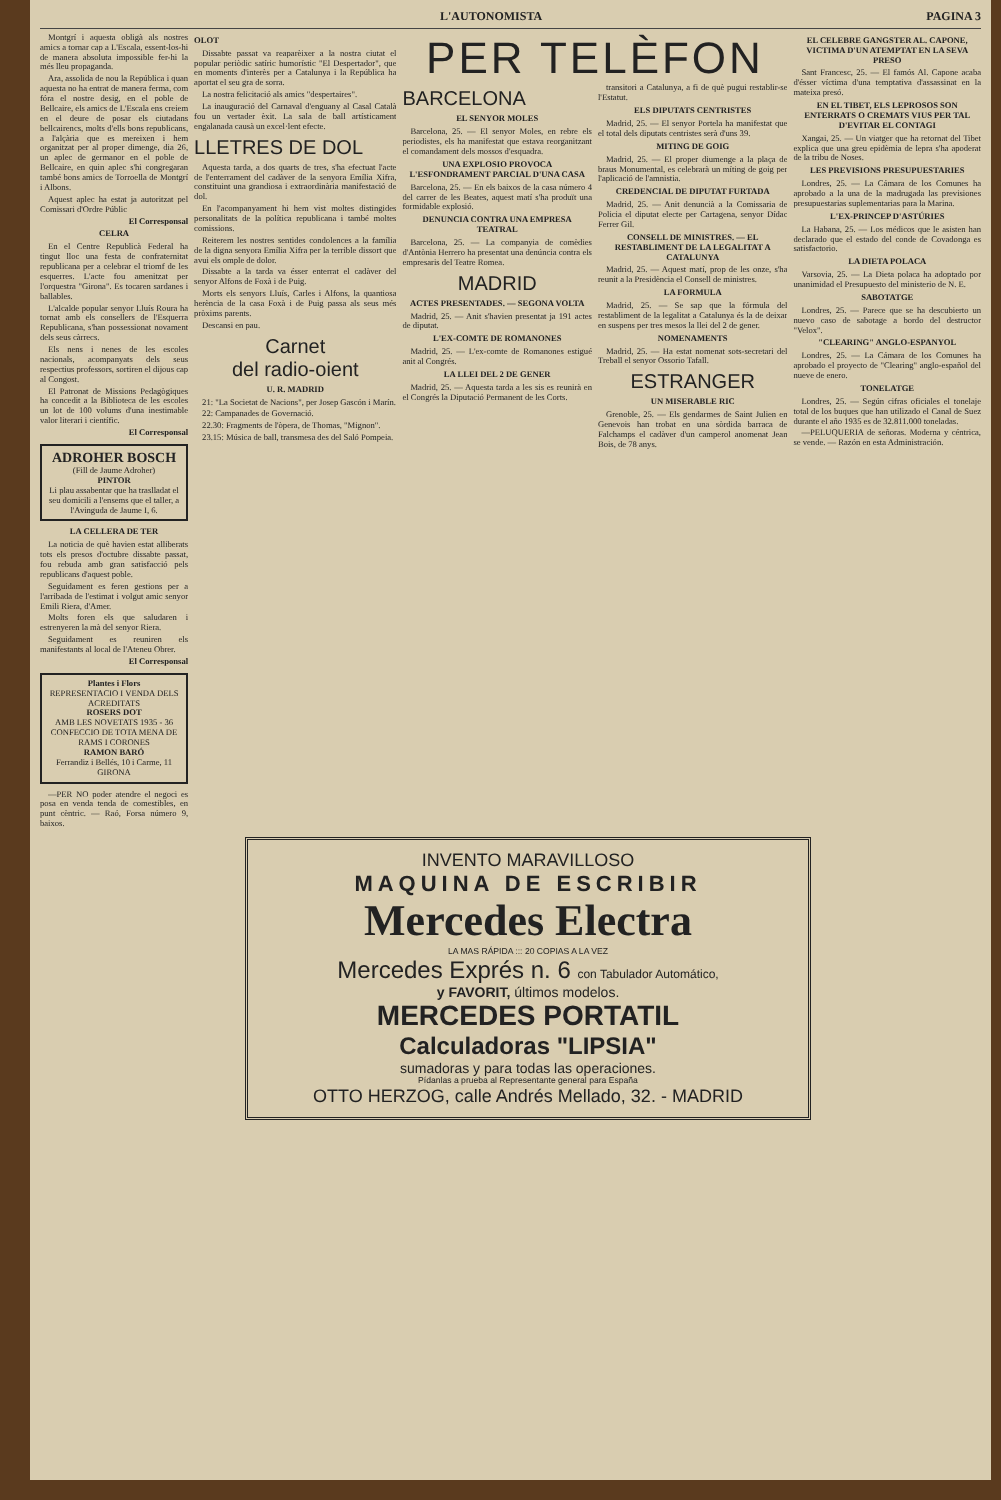L'AUTONOMISTA PAGINA 3
Montgrí i aquesta obligà als nostres amics a tornar cap a L'Escala, essent-los-hi de manera absoluta impossible fer-hi la més lleu propaganda.
Ara, assolida de nou la República i quan aquesta no ha entrat de manera ferma, com fóra el nostre desig, en el poble de Bellcaire, els amics de L'Escala ens creiem en el deure de posar els ciutadans bellcairencs, molts d'ells bons republicans, a l'alçària que es mereixen i hem organitzat per al proper dimenge, dia 26, un aplec de germanor en el poble de Bellcaire, en quin aplec s'hi congregaran també bons amics de Torroella de Montgrí i Albons.
Aquest aplec ha estat ja autoritzat pel Comissari d'Ordre Públic
El Corresponsal
CELRA
En el Centre Republicà Federal ha tingut lloc una festa de confraternitat republicana per a celebrar el triomf de les esquerres. L'acte fou amenitzat per l'orquestra "Girona". Es tocaren sardanes i ballables.
L'alcalde popular senyor Lluís Roura ha tornat amb els consellers de l'Esquerra Republicana, s'han possessionat novament dels seus càrrecs.
Els nens i nenes de les escoles nacionals, acompanyats dels seus respectius professors, sortiren el dijous cap al Congost.
El Patronat de Missions Pedagògiques ha concedit a la Biblioteca de les escoles un lot de 100 volums d'una inestimable valor literari i científic.
El Corresponsal
ADROHER BOSCH
(Fill de Jaume Adroher)
PINTOR
Li plau assabentar que ha traslladat el seu domicili a l'ensems que el taller, a l'Avinguda de Jaume I, 6.
LA CELLERA DE TER
La noticia de què havien estat alliberats tots els presos d'octubre dissabte passat, fou rebuda amb gran satisfacció pels republicans d'aquest poble.
Seguidament es feren gestions per a l'arribada de l'estimat i volgut amic senyor Emili Riera, d'Amer.
Molts foren els que saludaren i estrenyeren la mà del senyor Riera.
Seguidament es reuniren els manifestants al local de l'Ateneu Obrer.
El Corresponsal
Plantes i Flors
REPRESENTACIO I VENDA DELS ACREDITATS
ROSERS DOT
AMB LES NOVETATS 1935 - 36
CONFECCIO DE TOTA MENA DE RAMS I CORONES
RAMON BARÓ
Ferrandiz i Bellés, 10 i Carme, 11
GIRONA
—PER NO poder atendre el negoci es posa en venda tenda de comestibles, en punt cèntric. — Raó, Forsa número 9, baixos.
OLOT
Dissabte passat va reaparèixer a la nostra ciutat el popular periòdic satíric humorístic "El Despertador", que en moments d'interès per a Catalunya i la República ha aportat el seu gra de sorra.
La nostra felicitació als amics "despertaires".
La inauguració del Carnaval d'enguany al Casal Català fou un vertader èxit. La sala de ball artísticament engalanada causà un excel·lent efecte.
LLETRES DE DOL
Aquesta tarda, a dos quarts de tres, s'ha efectuat l'acte de l'enterrament del cadàver de la senyora Emília Xifra, constituint una grandiosa i extraordinària manifestació de dol.
En l'acompanyament hi hem vist moltes distingides personalitats de la política republicana i també moltes comissions.
Reiterem les nostres sentides condolences a la família de la digna senyora Emília Xifra per la terrible dissort que avui els omple de dolor.
Dissabte a la tarda va ésser enterrat el cadàver del senyor Alfons de Foxà i de Puig.
Morts els senyors Lluís, Carles i Alfons, la quantiosa herència de la casa Foxà i de Puig passa als seus més pròxims parents.
Descansi en pau.
Carnet
del radio-oient
U. R. MADRID
21: "La Societat de Nacions", per Josep Gascón i Marín.
22: Campanades de Governació.
22.30: Fragments de l'òpera, de Thomas, "Mignon".
23.15: Música de ball, transmesa des del Saló Pompeia.
PER TELÈFON
BARCELONA
EL SENYOR MOLES
Barcelona, 25. — El senyor Moles, en rebre els periodistes, els ha manifestat que estava reorganitzant el comandament dels mossos d'esquadra.
UNA EXPLOSIO PROVOCA L'ESFONDRAMENT PARCIAL D'UNA CASA
Barcelona, 25. — En els baixos de la casa número 4 del carrer de les Beates, aquest matí s'ha produït una formidable explosió.
DENUNCIA CONTRA UNA EMPRESA TEATRAL
Barcelona, 25. — La companyia de comèdies d'Antònia Herrero ha presentat una denúncia contra els empresaris del Teatre Romea.
MADRID
ACTES PRESENTADES. — SEGONA VOLTA
Madrid, 25. — Anit s'havien presentat ja 191 actes de diputat.
L'EX-COMTE DE ROMANONES
Madrid, 25. — L'ex-comte de Romanones estigué anit al Congrés.
LA LLEI DEL 2 DE GENER
Madrid, 25. — Aquesta tarda a les sis es reunirà en el Congrés la Diputació Permanent de les Corts.
transitori a Catalunya, a fi de què pugui restablir-se l'Estatut.
ELS DIPUTATS CENTRISTES
Madrid, 25. — El senyor Portela ha manifestat que el total dels diputats centristes serà d'uns 39.
MITING DE GOIG
Madrid, 25. — El proper diumenge a la plaça de braus Monumental, es celebrarà un míting de goig per l'aplicació de l'amnistia.
CREDENCIAL DE DIPUTAT FURTADA
Madrid, 25. — Anit denuncià a la Comissaria de Policia el diputat electe per Cartagena, senyor Dídac Ferrer Gil.
CONSELL DE MINISTRES. — EL RESTABLIMENT DE LA LEGALITAT A CATALUNYA
Madrid, 25. — Aquest matí, prop de les onze, s'ha reunit a la Presidència el Consell de ministres.
LA FORMULA
Madrid, 25. — Se sap que la fórmula del restabliment de la legalitat a Catalunya és la de deixar en suspens per tres mesos la llei del 2 de gener.
NOMENAMENTS
Madrid, 25. — Ha estat nomenat sots-secretari del Treball el senyor Ossorio Tafall.
ESTRANGER
UN MISERABLE RIC
Grenoble, 25. — Els gendarmes de Saint Julien en Genevois han trobat en una sòrdida barraca de Falchamps el cadàver d'un camperol anomenat Jean Bois, de 78 anys.
EL CELEBRE GANGSTER AL. CAPONE, VICTIMA D'UN ATEMPTAT EN LA SEVA PRESO
Sant Francesc, 25. — El famós Al. Capone acaba d'ésser víctima d'una temptativa d'assassinat en la mateixa presó.
EN EL TIBET, ELS LEPROSOS SON ENTERRATS O CREMATS VIUS PER TAL D'EVITAR EL CONTAGI
Xangai, 25. — Un viatger que ha retornat del Tibet explica que una greu epidèmia de lepra s'ha apoderat de la tribu de Noses.
LES PREVISIONS PRESUPUESTARIES
Londres, 25. — La Cámara de los Comunes ha aprobado a la una de la madrugada las previsiones presupuestarias suplementarias para la Marina.
L'EX-PRINCEP D'ASTÚRIES
La Habana, 25. — Los médicos que le asisten han declarado que el estado del conde de Covadonga es satisfactorio.
LA DIETA POLACA
Varsovia, 25. — La Dieta polaca ha adoptado por unanimidad el Presupuesto del ministerio de N. E.
SABOTATGE
Londres, 25. — Parece que se ha descubierto un nuevo caso de sabotage a bordo del destructor "Velox".
"CLEARING" ANGLO-ESPANYOL
Londres, 25. — La Cámara de los Comunes ha aprobado el proyecto de "Clearing" anglo-español del nueve de enero.
TONELATGE
Londres, 25. — Según cifras oficiales el tonelaje total de los buques que han utilizado el Canal de Suez durante el año 1935 es de 32.811.000 toneladas.
—PELUQUERIA de señoras. Moderna y céntrica, se vende. — Razón en esta Administración.
INVENTO MARAVILLOSO
MAQUINA DE ESCRIBIR
Mercedes Electra
LA MAS RÁPIDA ::: 20 COPIAS A LA VEZ
Mercedes Exprés n. 6 con Tabulador Automático,
y FAVORIT, últimos modelos.
MERCEDES PORTATIL
Calculadoras "LIPSIA"
sumadoras y para todas las operaciones.
Pídanlas a prueba al Representante general para España
OTTO HERZOG, calle Andrés Mellado, 32. - MADRID